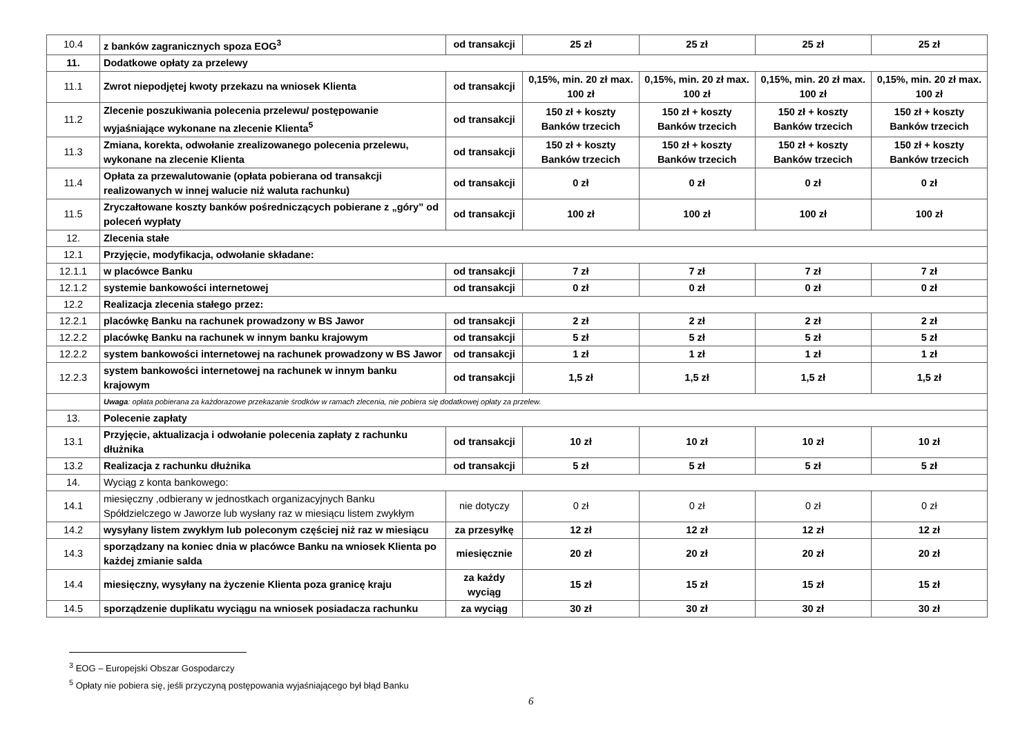| 10.4 | z banków zagranicznych spoza EOG<sup>3</sup> | od transakcji | 25 zł | 25 zł | 25 zł | 25 zł |
| 11. | Dodatkowe opłaty za przelewy | | | | | |
| 11.1 | Zwrot niepodjętej kwoty przekazu na wniosek Klienta | od transakcji | 0,15%, min. 20 zł max. 100 zł | 0,15%, min. 20 zł max. 100 zł | 0,15%, min. 20 zł max. 100 zł | 0,15%, min. 20 zł max. 100 zł |
| 11.2 | Zlecenie poszukiwania polecenia przelewu/ postępowanie wyjaśniające wykonane na zlecenie Klienta<sup>5</sup> | od transakcji | 150 zł + koszty Banków trzecich | 150 zł + koszty Banków trzecich | 150 zł + koszty Banków trzecich | 150 zł + koszty Banków trzecich |
| 11.3 | Zmiana, korekta, odwołanie zrealizowanego polecenia przelewu, wykonane na zlecenie Klienta | od transakcji | 150 zł + koszty Banków trzecich | 150 zł + koszty Banków trzecich | 150 zł + koszty Banków trzecich | 150 zł + koszty Banków trzecich |
| 11.4 | Opłata za przewalutowanie (opłata pobierana od transakcji realizowanych w innej walucie niż waluta rachunku) | od transakcji | 0 zł | 0 zł | 0 zł | 0 zł |
| 11.5 | Zryczałtowane koszty banków pośredniczących pobierane z „góry” od poleceń wypłaty | od transakcji | 100 zł | 100 zł | 100 zł | 100 zł |
| 12. | Zlecenia stałe | | | | | |
| 12.1 | Przyjęcie, modyfikacja, odwołanie składane: | | | | | |
| 12.1.1 | w placówce Banku | od transakcji | 7 zł | 7 zł | 7 zł | 7 zł |
| 12.1.2 | systemie bankowości internetowej | od transakcji | 0 zł | 0 zł | 0 zł | 0 zł |
| 12.2 | Realizacja zlecenia stałego przez: | | | | | |
| 12.2.1 | placówkę Banku na rachunek prowadzony w BS Jawor | od transakcji | 2 zł | 2 zł | 2 zł | 2 zł |
| 12.2.2 | placówkę Banku na rachunek w innym banku krajowym | od transakcji | 5 zł | 5 zł | 5 zł | 5 zł |
| 12.2.2 | system bankowości internetowej na rachunek prowadzony w BS Jawor | od transakcji | 1 zł | 1 zł | 1 zł | 1 zł |
| 12.2.3 | system bankowości internetowej na rachunek w innym banku krajowym | od transakcji | 1,5 zł | 1,5 zł | 1,5 zł | 1,5 zł |
| | Uwaga : opłata pobierana za każdorazowe przekazanie środków w ramach zlecenia, nie pobiera się dodatkowej opłaty za przelew. | | | | | |
| 13. | Polecenie zapłaty | | | | | |
| 13.1 | Przyjęcie, aktualizacja i odwołanie polecenia zapłaty z rachunku dłużnika | od transakcji | 10 zł | 10 zł | 10 zł | 10 zł |
| 13.2 | Realizacja z rachunku dłużnika | od transakcji | 5 zł | 5 zł | 5 zł | 5 zł |
| 14. | Wyciąg z konta bankowego: | | | | | |
| 14.1 | miesięczny ,odbierany w jednostkach organizacyjnych Banku Spółdzielczego w Jaworze lub wysłany raz w miesiącu listem zwykłym | nie dotyczy | 0 zł | 0 zł | 0 zł | 0 zł |
| 14.2 | wysyłany listem zwykłym lub poleconym częściej niż raz w miesiącu | za przesyłkę | 12 zł | 12 zł | 12 zł | 12 zł |
| 14.3 | sporządzany na koniec dnia w placówce Banku na wniosek Klienta po każdej zmianie salda | miesięcznie | 20 zł | 20 zł | 20 zł | 20 zł |
| 14.4 | miesięczny, wysyłany na życzenie Klienta poza granicę kraju | za każdy wyciąg | 15 zł | 15 zł | 15 zł | 15 zł |
| 14.5 | sporządzenie duplikatu wyciągu na wniosek posiadacza rachunku | za wyciąg | 30 zł | 30 zł | 30 zł | 30 zł |
<sup>3</sup> EOG – Europejski Obszar Gospodarczy
<sup>5</sup> Opłaty nie pobiera się, jeśli przyczyną postępowania wyjaśniającego był błąd Banku
6